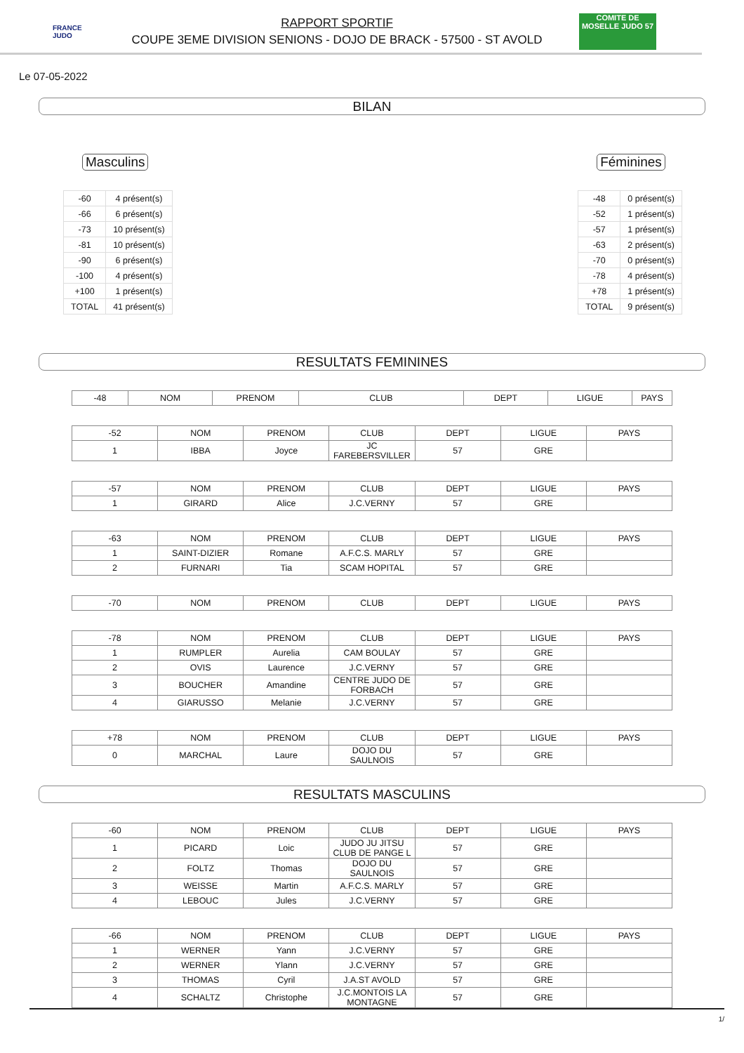FRANCE JUDO
RAPPORT SPORTIF
COUPE 3EME DIVISION SENIONS - DOJO DE BRACK - 57500 - ST AVOLD
COMITE DE MOSELLE JUDO 57
Le 07-05-2022
BILAN
Masculins
| -60 | 4 présent(s) |
| -66 | 6 présent(s) |
| -73 | 10 présent(s) |
| -81 | 10 présent(s) |
| -90 | 6 présent(s) |
| -100 | 4 présent(s) |
| +100 | 1 présent(s) |
| TOTAL | 41 présent(s) |
Féminines
| -48 | 0 présent(s) |
| -52 | 1 présent(s) |
| -57 | 1 présent(s) |
| -63 | 2 présent(s) |
| -70 | 0 présent(s) |
| -78 | 4 présent(s) |
| +78 | 1 présent(s) |
| TOTAL | 9 présent(s) |
RESULTATS FEMININES
| -48 | NOM | PRENOM | CLUB | DEPT | LIGUE | PAYS |
| --- | --- | --- | --- | --- | --- | --- |
| -52 | NOM | PRENOM | CLUB | DEPT | LIGUE | PAYS |
| --- | --- | --- | --- | --- | --- | --- |
| 1 | IBBA | Joyce | JC FAREBERSVILLER | 57 | GRE | |
| -57 | NOM | PRENOM | CLUB | DEPT | LIGUE | PAYS |
| --- | --- | --- | --- | --- | --- | --- |
| 1 | GIRARD | Alice | J.C.VERNY | 57 | GRE | |
| -63 | NOM | PRENOM | CLUB | DEPT | LIGUE | PAYS |
| --- | --- | --- | --- | --- | --- | --- |
| 1 | SAINT-DIZIER | Romane | A.F.C.S. MARLY | 57 | GRE | |
| 2 | FURNARI | Tia | SCAM HOPITAL | 57 | GRE | |
| -70 | NOM | PRENOM | CLUB | DEPT | LIGUE | PAYS |
| --- | --- | --- | --- | --- | --- | --- |
| -78 | NOM | PRENOM | CLUB | DEPT | LIGUE | PAYS |
| --- | --- | --- | --- | --- | --- | --- |
| 1 | RUMPLER | Aurelia | CAM BOULAY | 57 | GRE | |
| 2 | OVIS | Laurence | J.C.VERNY | 57 | GRE | |
| 3 | BOUCHER | Amandine | CENTRE JUDO DE FORBACH | 57 | GRE | |
| 4 | GIARUSSO | Melanie | J.C.VERNY | 57 | GRE | |
| +78 | NOM | PRENOM | CLUB | DEPT | LIGUE | PAYS |
| --- | --- | --- | --- | --- | --- | --- |
| 0 | MARCHAL | Laure | DOJO DU SAULNOIS | 57 | GRE | |
RESULTATS MASCULINS
| -60 | NOM | PRENOM | CLUB | DEPT | LIGUE | PAYS |
| --- | --- | --- | --- | --- | --- | --- |
| 1 | PICARD | Loic | JUDO JU JITSU CLUB DE PANGE L | 57 | GRE | |
| 2 | FOLTZ | Thomas | DOJO DU SAULNOIS | 57 | GRE | |
| 3 | WEISSE | Martin | A.F.C.S. MARLY | 57 | GRE | |
| 4 | LEBOUC | Jules | J.C.VERNY | 57 | GRE | |
| -66 | NOM | PRENOM | CLUB | DEPT | LIGUE | PAYS |
| --- | --- | --- | --- | --- | --- | --- |
| 1 | WERNER | Yann | J.C.VERNY | 57 | GRE | |
| 2 | WERNER | Ylann | J.C.VERNY | 57 | GRE | |
| 3 | THOMAS | Cyril | J.A.ST AVOLD | 57 | GRE | |
| 4 | SCHALTZ | Christophe | J.C.MONTOIS LA MONTAGNE | 57 | GRE | |
1/